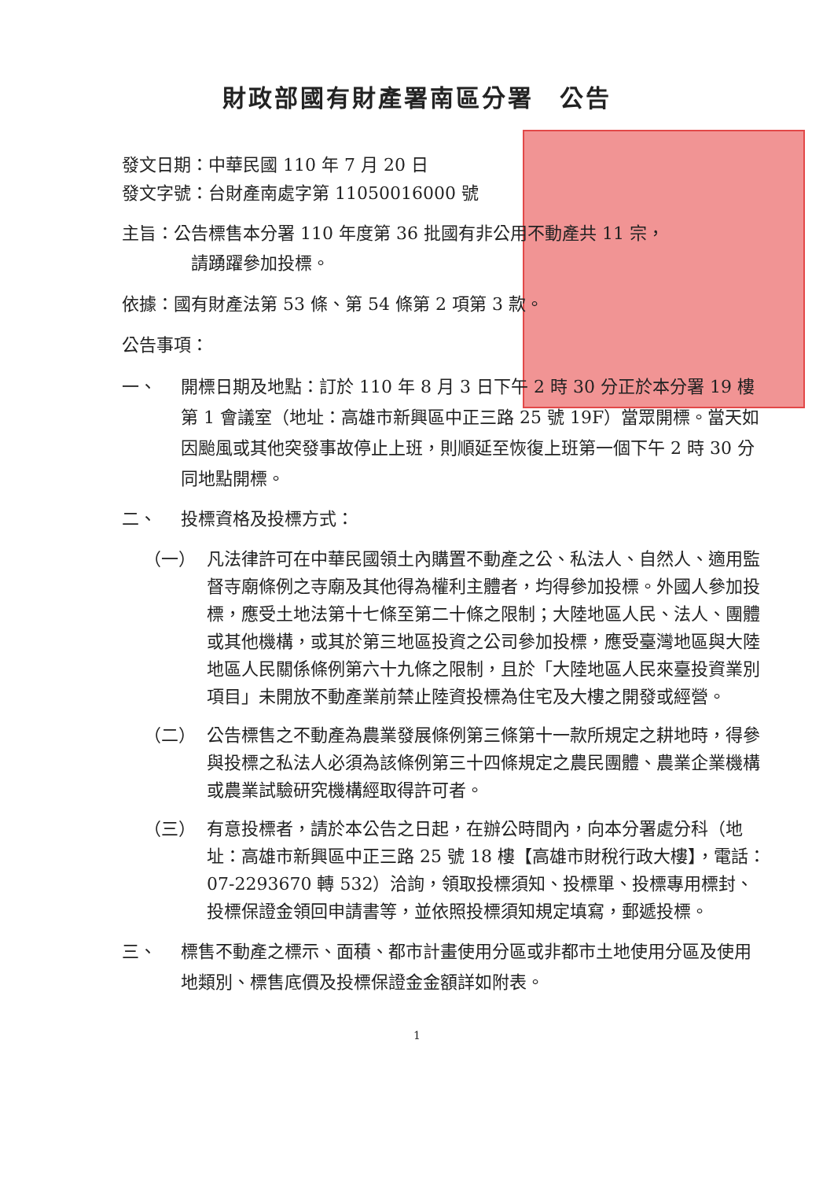財政部國有財產署南區分署　公告
發文日期：中華民國 110 年 7 月 20 日
發文字號：台財產南處字第 11050016000 號
主旨：公告標售本分署 110 年度第 36 批國有非公用不動產共 11 宗，
請踴躍參加投標。
依據：國有財產法第 53 條、第 54 條第 2 項第 3 款。
公告事項：
一、 開標日期及地點：訂於 110 年 8 月 3 日下午 2 時 30 分正於本分署 19 樓第 1 會議室（地址：高雄市新興區中正三路 25 號 19F）當眾開標。當天如因颱風或其他突發事故停止上班，則順延至恢復上班第一個下午 2 時 30 分同地點開標。
二、 投標資格及投標方式：
（一） 凡法律許可在中華民國領土內購置不動產之公、私法人、自然人、適用監督寺廟條例之寺廟及其他得為權利主體者，均得參加投標。外國人參加投標，應受土地法第十七條至第二十條之限制；大陸地區人民、法人、團體或其他機構，或其於第三地區投資之公司參加投標，應受臺灣地區與大陸地區人民關係條例第六十九條之限制，且於「大陸地區人民來臺投資業別項目」未開放不動產業前禁止陸資投標為住宅及大樓之開發或經營。
（二） 公告標售之不動產為農業發展條例第三條第十一款所規定之耕地時，得參與投標之私法人必須為該條例第三十四條規定之農民團體、農業企業機構或農業試驗研究機構經取得許可者。
（三） 有意投標者，請於本公告之日起，在辦公時間內，向本分署處分科（地址：高雄市新興區中正三路 25 號 18 樓【高雄市財稅行政大樓】，電話：07-2293670 轉 532）洽詢，領取投標須知、投標單、投標專用標封、投標保證金領回申請書等，並依照投標須知規定填寫，郵遞投標。
三、 標售不動產之標示、面積、都市計畫使用分區或非都市土地使用分區及使用地類別、標售底價及投標保證金金額詳如附表。
1